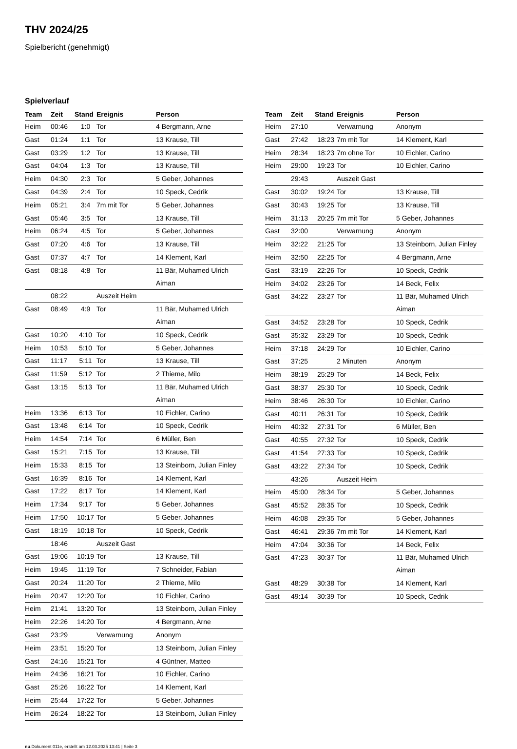THV 2024/25
Spielbericht (genehmigt)
Spielverlauf
| Team | Zeit | Stand | Ereignis | Person |
| --- | --- | --- | --- | --- |
| Heim | 00:46 | 1:0 | Tor | 4 Bergmann, Arne |
| Gast | 01:24 | 1:1 | Tor | 13 Krause, Till |
| Gast | 03:29 | 1:2 | Tor | 13 Krause, Till |
| Gast | 04:04 | 1:3 | Tor | 13 Krause, Till |
| Heim | 04:30 | 2:3 | Tor | 5 Geber, Johannes |
| Gast | 04:39 | 2:4 | Tor | 10 Speck, Cedrik |
| Heim | 05:21 | 3:4 | 7m mit Tor | 5 Geber, Johannes |
| Gast | 05:46 | 3:5 | Tor | 13 Krause, Till |
| Heim | 06:24 | 4:5 | Tor | 5 Geber, Johannes |
| Gast | 07:20 | 4:6 | Tor | 13 Krause, Till |
| Gast | 07:37 | 4:7 | Tor | 14 Klement, Karl |
| Gast | 08:18 | 4:8 | Tor | 11 Bär, Muhamed Ulrich Aiman |
| | 08:22 | | Auszeit Heim | |
| Gast | 08:49 | 4:9 | Tor | 11 Bär, Muhamed Ulrich Aiman |
| Gast | 10:20 | 4:10 | Tor | 10 Speck, Cedrik |
| Heim | 10:53 | 5:10 | Tor | 5 Geber, Johannes |
| Gast | 11:17 | 5:11 | Tor | 13 Krause, Till |
| Gast | 11:59 | 5:12 | Tor | 2 Thieme, Milo |
| Gast | 13:15 | 5:13 | Tor | 11 Bär, Muhamed Ulrich Aiman |
| Heim | 13:36 | 6:13 | Tor | 10 Eichler, Carino |
| Gast | 13:48 | 6:14 | Tor | 10 Speck, Cedrik |
| Heim | 14:54 | 7:14 | Tor | 6 Müller, Ben |
| Gast | 15:21 | 7:15 | Tor | 13 Krause, Till |
| Heim | 15:33 | 8:15 | Tor | 13 Steinborn, Julian Finley |
| Gast | 16:39 | 8:16 | Tor | 14 Klement, Karl |
| Gast | 17:22 | 8:17 | Tor | 14 Klement, Karl |
| Heim | 17:34 | 9:17 | Tor | 5 Geber, Johannes |
| Heim | 17:50 | 10:17 | Tor | 5 Geber, Johannes |
| Gast | 18:19 | 10:18 | Tor | 10 Speck, Cedrik |
| | 18:46 | | Auszeit Gast | |
| Gast | 19:06 | 10:19 | Tor | 13 Krause, Till |
| Heim | 19:45 | 11:19 | Tor | 7 Schneider, Fabian |
| Gast | 20:24 | 11:20 | Tor | 2 Thieme, Milo |
| Heim | 20:47 | 12:20 | Tor | 10 Eichler, Carino |
| Heim | 21:41 | 13:20 | Tor | 13 Steinborn, Julian Finley |
| Heim | 22:26 | 14:20 | Tor | 4 Bergmann, Arne |
| Gast | 23:29 | | Verwarnung | Anonym |
| Heim | 23:51 | 15:20 | Tor | 13 Steinborn, Julian Finley |
| Gast | 24:16 | 15:21 | Tor | 4 Güntner, Matteo |
| Heim | 24:36 | 16:21 | Tor | 10 Eichler, Carino |
| Gast | 25:26 | 16:22 | Tor | 14 Klement, Karl |
| Heim | 25:44 | 17:22 | Tor | 5 Geber, Johannes |
| Heim | 26:24 | 18:22 | Tor | 13 Steinborn, Julian Finley |
| Team | Zeit | Stand | Ereignis | Person |
| --- | --- | --- | --- | --- |
| Heim | 27:10 | | Verwarnung | Anonym |
| Gast | 27:42 | 18:23 | 7m mit Tor | 14 Klement, Karl |
| Heim | 28:34 | 18:23 | 7m ohne Tor | 10 Eichler, Carino |
| Heim | 29:00 | 19:23 | Tor | 10 Eichler, Carino |
| | 29:43 | | Auszeit Gast | |
| Gast | 30:02 | 19:24 | Tor | 13 Krause, Till |
| Gast | 30:43 | 19:25 | Tor | 13 Krause, Till |
| Heim | 31:13 | 20:25 | 7m mit Tor | 5 Geber, Johannes |
| Gast | 32:00 | | Verwarnung | Anonym |
| Heim | 32:22 | 21:25 | Tor | 13 Steinborn, Julian Finley |
| Heim | 32:50 | 22:25 | Tor | 4 Bergmann, Arne |
| Gast | 33:19 | 22:26 | Tor | 10 Speck, Cedrik |
| Heim | 34:02 | 23:26 | Tor | 14 Beck, Felix |
| Gast | 34:22 | 23:27 | Tor | 11 Bär, Muhamed Ulrich Aiman |
| Gast | 34:52 | 23:28 | Tor | 10 Speck, Cedrik |
| Gast | 35:32 | 23:29 | Tor | 10 Speck, Cedrik |
| Heim | 37:18 | 24:29 | Tor | 10 Eichler, Carino |
| Gast | 37:25 | | 2 Minuten | Anonym |
| Heim | 38:19 | 25:29 | Tor | 14 Beck, Felix |
| Gast | 38:37 | 25:30 | Tor | 10 Speck, Cedrik |
| Heim | 38:46 | 26:30 | Tor | 10 Eichler, Carino |
| Gast | 40:11 | 26:31 | Tor | 10 Speck, Cedrik |
| Heim | 40:32 | 27:31 | Tor | 6 Müller, Ben |
| Gast | 40:55 | 27:32 | Tor | 10 Speck, Cedrik |
| Gast | 41:54 | 27:33 | Tor | 10 Speck, Cedrik |
| Gast | 43:22 | 27:34 | Tor | 10 Speck, Cedrik |
| | 43:26 | | Auszeit Heim | |
| Heim | 45:00 | 28:34 | Tor | 5 Geber, Johannes |
| Gast | 45:52 | 28:35 | Tor | 10 Speck, Cedrik |
| Heim | 46:08 | 29:35 | Tor | 5 Geber, Johannes |
| Gast | 46:41 | 29:36 | 7m mit Tor | 14 Klement, Karl |
| Heim | 47:04 | 30:36 | Tor | 14 Beck, Felix |
| Gast | 47:23 | 30:37 | Tor | 11 Bär, Muhamed Ulrich Aiman |
| Gast | 48:29 | 30:38 | Tor | 14 Klement, Karl |
| Gast | 49:14 | 30:39 | Tor | 10 Speck, Cedrik |
nu.Dokument 011e, erstellt am 12.03.2025 13:41 | Seite 3